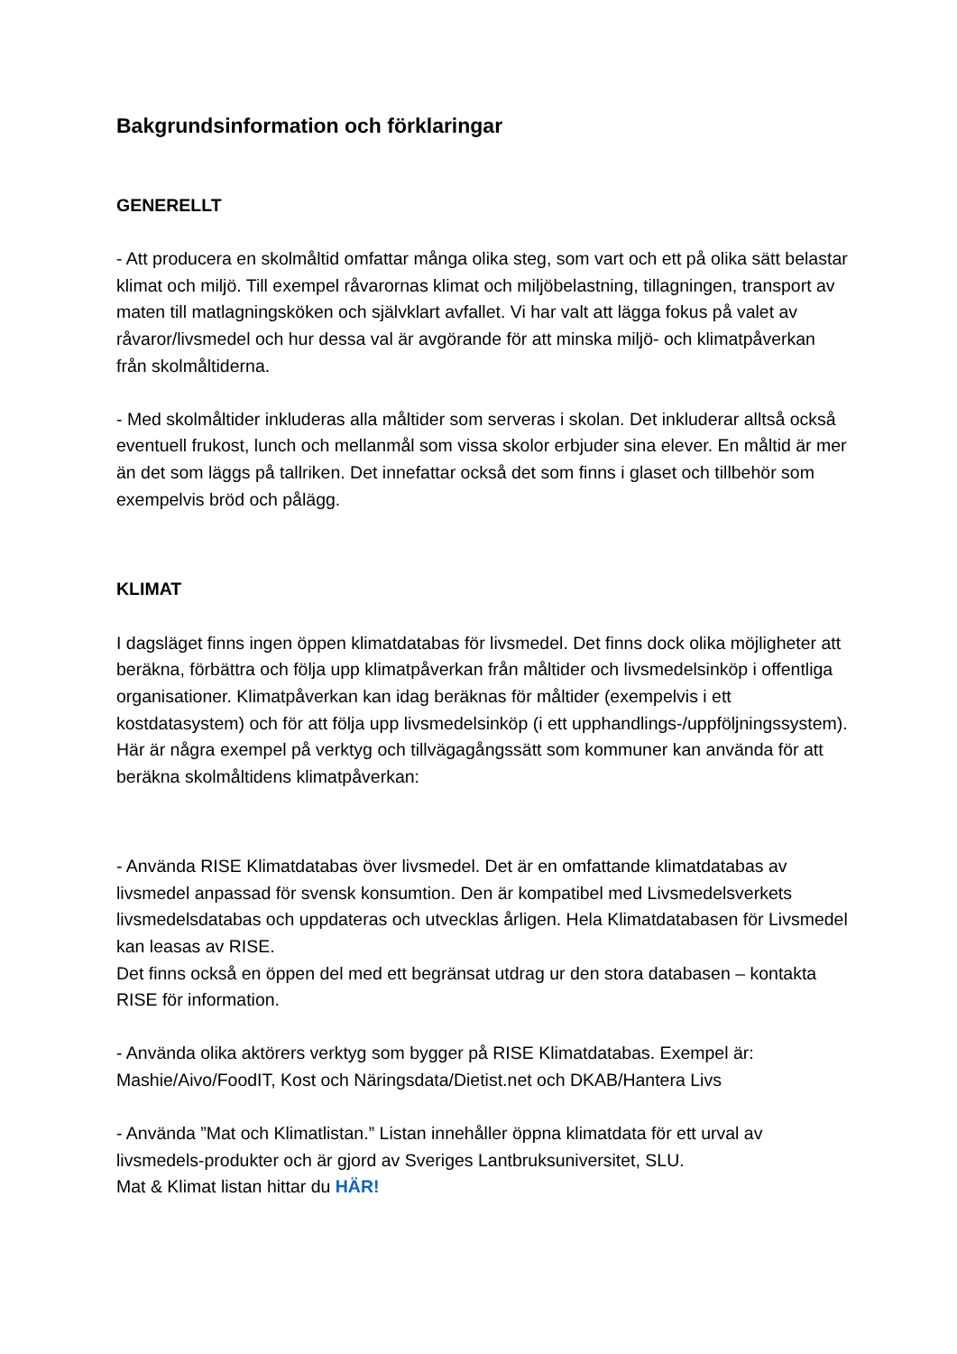Bakgrundsinformation och förklaringar
GENERELLT
- Att producera en skolmåltid omfattar många olika steg, som vart och ett på olika sätt belastar klimat och miljö. Till exempel råvarornas klimat och miljöbelastning, tillagningen, transport av maten till matlagningsköken och självklart avfallet. Vi har valt att lägga fokus på valet av råvaror/livsmedel och hur dessa val är avgörande för att minska miljö- och klimatpåverkan från skolmåltiderna.
- Med skolmåltider inkluderas alla måltider som serveras i skolan. Det inkluderar alltså också eventuell frukost, lunch och mellanmål som vissa skolor erbjuder sina elever. En måltid är mer än det som läggs på tallriken. Det innefattar också det som finns i glaset och tillbehör som exempelvis bröd och pålägg.
KLIMAT
I dagsläget finns ingen öppen klimatdatabas för livsmedel. Det finns dock olika möjligheter att beräkna, förbättra och följa upp klimatpåverkan från måltider och livsmedelsinköp i offentliga organisationer. Klimatpåverkan kan idag beräknas för måltider (exempelvis i ett kostdatasystem) och för att följa upp livsmedelsinköp (i ett upphandlings-/uppföljningssystem).
Här är några exempel på verktyg och tillvägagångssätt som kommuner kan använda för att beräkna skolmåltidens klimatpåverkan:
- Använda RISE Klimatdatabas över livsmedel. Det är en omfattande klimatdatabas av livsmedel anpassad för svensk konsumtion. Den är kompatibel med Livsmedelsverkets livsmedelsdatabas och uppdateras och utvecklas årligen. Hela Klimatdatabasen för Livsmedel kan leasas av RISE.
Det finns också en öppen del med ett begränsat utdrag ur den stora databasen – kontakta RISE för information.
- Använda olika aktörers verktyg som bygger på RISE Klimatdatabas. Exempel är: Mashie/Aivo/FoodIT, Kost och Näringsdata/Dietist.net och DKAB/Hantera Livs
- Använda ”Mat och Klimatlistan.” Listan innehåller öppna klimatdata för ett urval av livsmedels-produkter och är gjord av Sveriges Lantbruksuniversitet, SLU.
Mat & Klimat listan hittar du HÄR!